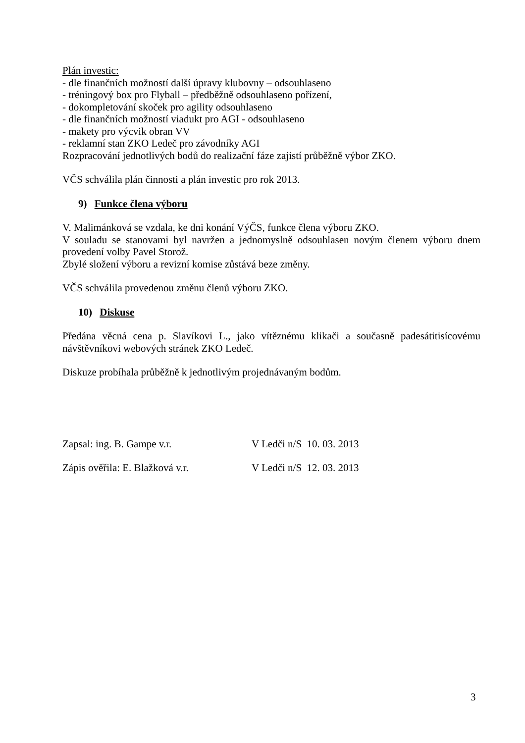Plán investic:
- dle finančních možností další úpravy klubovny – odsouhlaseno
- tréningový box pro Flyball – předběžně odsouhlaseno pořízení,
- dokompletování skoček pro agility odsouhlaseno
- dle finančních možností viadukt pro AGI - odsouhlaseno
- makety pro výcvik obran VV
- reklamní stan ZKO Ledeč pro závodníky AGI
Rozpracování jednotlivých bodů do realizační fáze zajistí průběžně výbor ZKO.
VČS schválila plán činnosti a plán investic pro rok 2013.
9) Funkce člena výboru
V. Malimánková se vzdala, ke dni konání VýČS, funkce člena výboru ZKO.
V souladu se stanovami byl navržen a jednomyslně odsouhlasen novým členem výboru dnem provedení volby Pavel Storož.
Zbylé složení výboru a revizní komise zůstává beze změny.
VČS schválila provedenou změnu členů výboru ZKO.
10) Diskuse
Předána věcná cena p. Slavíkovi L., jako vítěznému klikači a současně padesátitisícovému návštěvníkovi webových stránek ZKO Ledeč.
Diskuze probíhala průběžně k jednotlivým projednávaným bodům.
Zapsal: ing. B. Gampe v.r. V Ledči n/S 10. 03. 2013
Zápis ověřila: E. Blažková v.r.
V Ledči n/S 12. 03. 2013
3